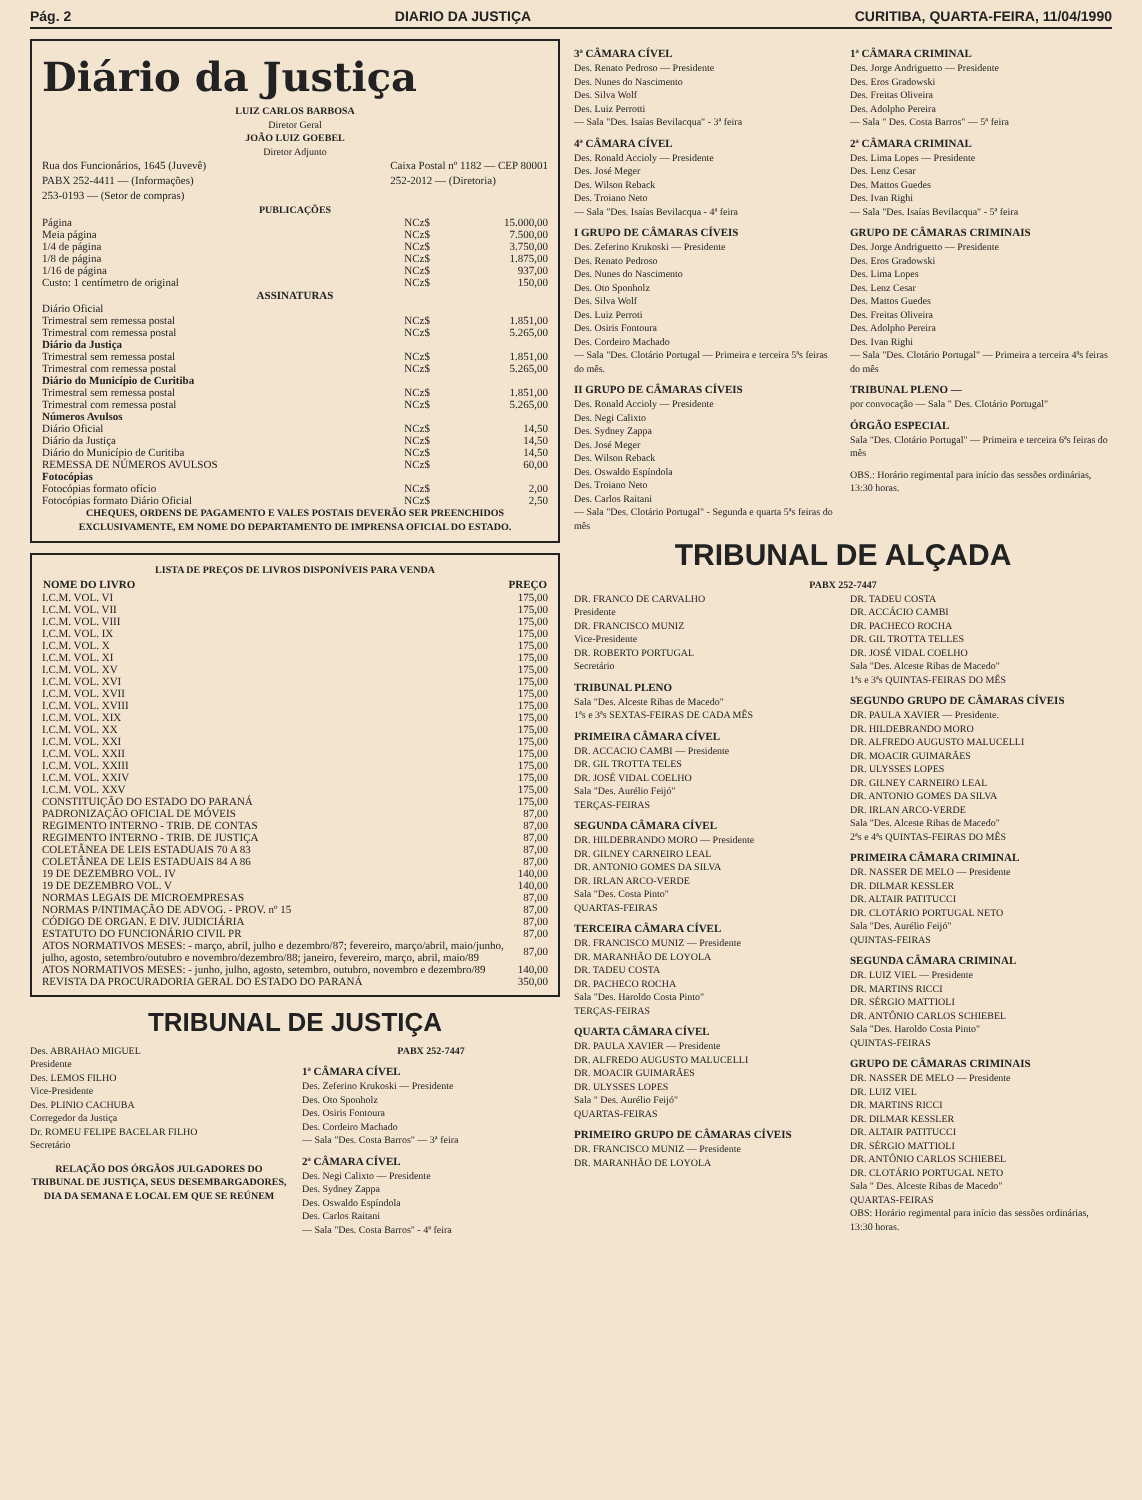Pág. 2 DIARIO DA JUSTIÇA CURITIBA, QUARTA-FEIRA, 11/04/1990
Diário da Justiça
LUIZ CARLOS BARBOSA
Diretor Geral
JOÃO LUIZ GOEBEL
Diretor Adjunto
Rua dos Funcionários, 1645 (Juvevê)
PABX 252-4411 — (Informações)
253-0193 — (Setor de compras)
Caixa Postal nº 1182 — CEP 80001
252-2012 — (Diretoria)
PUBLICAÇÕES
| Página | NCz$ | 15.000,00 |
| Meia página | NCz$ | 7.500,00 |
| 1/4 de página | NCz$ | 3.750,00 |
| 1/8 de página | NCz$ | 1.875,00 |
| 1/16 de página | NCz$ | 937,00 |
| Custo: 1 centímetro de original | NCz$ | 150,00 |
| ASSINATURAS | | |
| Diário Oficial | | |
| Trimestral sem remessa postal | NCz$ | 1.851,00 |
| Trimestral com remessa postal | NCz$ | 5.265,00 |
| Diário da Justiça | | |
| Trimestral sem remessa postal | NCz$ | 1.851,00 |
| Trimestral com remessa postal | NCz$ | 5.265,00 |
| Diário do Município de Curitiba | | |
| Trimestral sem remessa postal | NCz$ | 1.851,00 |
| Trimestral com remessa postal | NCz$ | 5.265,00 |
| Números Avulsos | | |
| Diário Oficial | NCz$ | 14,50 |
| Diário da Justiça | NCz$ | 14,50 |
| Diário do Município de Curitiba | NCz$ | 14,50 |
| REMESSA DE NÚMEROS AVULSOS | NCz$ | 60,00 |
| Fotocópias | | |
| Fotocópias formato ofício | NCz$ | 2,00 |
| Fotocópias formato Diário Oficial | NCz$ | 2,50 |
CHEQUES, ORDENS DE PAGAMENTO E VALES POSTAIS DEVERÃO SER PREENCHIDOS EXCLUSIVAMENTE, EM NOME DO DEPARTAMENTO DE IMPRENSA OFICIAL DO ESTADO.
LISTA DE PREÇOS DE LIVROS DISPONÍVEIS PARA VENDA
| NOME DO LIVRO | PREÇO |
| --- | --- |
| I.C.M. VOL. VI | 175,00 |
| I.C.M. VOL. VII | 175,00 |
| I.C.M. VOL. VIII | 175,00 |
| I.C.M. VOL. IX | 175,00 |
| I.C.M. VOL. X | 175,00 |
| I.C.M. VOL. XI | 175,00 |
| I.C.M. VOL. XV | 175,00 |
| I.C.M. VOL. XVI | 175,00 |
| I.C.M. VOL. XVII | 175,00 |
| I.C.M. VOL. XVIII | 175,00 |
| I.C.M. VOL. XIX | 175,00 |
| I.C.M. VOL. XX | 175,00 |
| I.C.M. VOL. XXI | 175,00 |
| I.C.M. VOL. XXII | 175,00 |
| I.C.M. VOL. XXIII | 175,00 |
| I.C.M. VOL. XXIV | 175,00 |
| I.C.M. VOL. XXV | 175,00 |
| CONSTITUIÇÃO DO ESTADO DO PARANÁ | 175,00 |
| PADRONIZAÇÃO OFICIAL DE MÓVEIS | 87,00 |
| REGIMENTO INTERNO - TRIB. DE CONTAS | 87,00 |
| REGIMENTO INTERNO - TRIB. DE JUSTIÇA | 87,00 |
| COLETÂNEA DE LEIS ESTADUAIS 70 A 83 | 87,00 |
| COLETÂNEA DE LEIS ESTADUAIS 84 A 86 | 87,00 |
| 19 DE DEZEMBRO VOL. IV | 140,00 |
| 19 DE DEZEMBRO VOL. V | 140,00 |
| NORMAS LEGAIS DE MICROEMPRESAS | 87,00 |
| NORMAS P/INTIMAÇÃO DE ADVOG. - PROV. nº 15 | 87,00 |
| CÓDIGO DE ORGAN. E DIV. JUDICIÁRIA | 87,00 |
| ESTATUTO DO FUNCIONÁRIO CIVIL PR | 87,00 |
| ATOS NORMATIVOS MESES: - março, abril, julho e dezembro/87; fevereiro, março/abril, maio/junho, julho, agosto, setembro/outubro e novembro/dezembro/88; janeiro, fevereiro, março, abril, maio/89 | 87,00 |
| ATOS NORMATIVOS MESES: - junho, julho, agosto, setembro, outubro, novembro e dezembro/89 | 140,00 |
| REVISTA DA PROCURADORIA GERAL DO ESTADO DO PARANÁ | 350,00 |
TRIBUNAL DE JUSTIÇA
Des. ABRAHAO MIGUEL
Presidente
Des. LEMOS FILHO
Vice-Presidente
Des. PLINIO CACHUBA
Corregedor da Justiça
Dr. ROMEU FELIPE BACELAR FILHO
Secretário
RELAÇÃO DOS ÓRGÃOS JULGADORES DO TRIBUNAL DE JUSTIÇA, SEUS DESEMBARGADORES, DIA DA SEMANA E LOCAL EM QUE SE REÚNEM
PABX 252-7447
1ª CÂMARA CÍVEL
Des. Zeferino Krukoski — Presidente
Des. Oto Sponholz
Des. Osiris Fontoura
Des. Cordeiro Machado
— Sala "Des. Costa Barros" — 3ª feira
2ª CÂMARA CÍVEL
Des. Negi Calixto — Presidente
Des. Sydney Zappa
Des. Oswaldo Espíndola
Des. Carlos Raitani
— Sala "Des. Costa Barros" - 4ª feira
3ª CÂMARA CÍVEL
Des. Renato Pedroso — Presidente
Des. Nunes do Nascimento
Des. Silva Wolf
Des. Luiz Perrotti
— Sala "Des. Isaías Bevilacqua" - 3ª feira
4ª CÂMARA CÍVEL
Des. Ronald Accioly — Presidente
Des. José Meger
Des. Wilson Reback
Des. Troiano Neto
— Sala "Des. Isaías Bevilacqua - 4ª feira
I GRUPO DE CÂMARAS CÍVEIS
Des. Zeferino Krukoski — Presidente
Des. Renato Pedroso
Des. Nunes do Nascimento
Des. Oto Sponholz
Des. Silva Wolf
Des. Luiz Perroti
Des. Osiris Fontoura
Des. Cordeiro Machado
— Sala "Des. Clotário Portugal — Primeira e terceira 5ªs feiras do mês.
II GRUPO DE CÂMARAS CÍVEIS
Des. Ronald Accioly — Presidente
Des. Negi Calixto
Des. Sydney Zappa
Des. José Meger
Des. Wilson Reback
Des. Oswaldo Espíndola
Des. Troiano Neto
Des. Carlos Raitani
— Sala "Des. Clotário Portugal" - Segunda e quarta 5ªs feiras do mês
1ª CÂMARA CRIMINAL
Des. Jorge Andriguetto — Presidente
Des. Eros Gradowski
Des. Freitas Oliveira
Des. Adolpho Pereira
— Sala " Des. Costa Barros" — 5ª feira
2ª CÂMARA CRIMINAL
Des. Lima Lopes — Presidente
Des. Lenz Cesar
Des. Mattos Guedes
Des. Ivan Righi
— Sala "Des. Isaías Bevilacqua" - 5ª feira
GRUPO DE CÂMARAS CRIMINAIS
Des. Jorge Andriguetto — Presidente
Des. Eros Gradowski
Des. Lima Lopes
Des. Lenz Cesar
Des. Mattos Guedes
Des. Freitas Oliveira
Des. Adolpho Pereira
Des. Ivan Righi
— Sala "Des. Clotário Portugal" — Primeira a terceira 4ªs feiras do mês
TRIBUNAL PLENO —
por convocação — Sala " Des. Clotário Portugal"
ÓRGÃO ESPECIAL
Sala "Des. Clotário Portugal" — Primeira e terceira 6ªs feiras do mês
OBS.: Horário regimental para início das sessões ordinárias, 13:30 horas.
TRIBUNAL DE ALÇADA
PABX 252-7447
DR. FRANCO DE CARVALHO
Presidente
DR. FRANCISCO MUNIZ
Vice-Presidente
DR. ROBERTO PORTUGAL
Secretário
TRIBUNAL PLENO
Sala "Des. Alceste Ribas de Macedo"
1ªs e 3ªs SEXTAS-FEIRAS DE CADA MÊS
PRIMEIRA CÂMARA CÍVEL
DR. ACCACIO CAMBI — Presidente
DR. GIL TROTTA TELES
DR. JOSÉ VIDAL COELHO
Sala "Des. Aurélio Feijó"
TERÇAS-FEIRAS
SEGUNDA CÂMARA CÍVEL
DR. HILDEBRANDO MORO — Presidente
DR. GILNEY CARNEIRO LEAL
DR. ANTONIO GOMES DA SILVA
DR. IRLAN ARCO-VERDE
Sala "Des. Costa Pinto"
QUARTAS-FEIRAS
TERCEIRA CÂMARA CÍVEL
DR. FRANCISCO MUNIZ — Presidente
DR. MARANHÃO DE LOYOLA
DR. TADEU COSTA
DR. PACHECO ROCHA
Sala "Des. Haroldo Costa Pinto"
TERÇAS-FEIRAS
QUARTA CÂMARA CÍVEL
DR. PAULA XAVIER — Presidente
DR. ALFREDO AUGUSTO MALUCELLI
DR. MOACIR GUIMARÃES
DR. ULYSSES LOPES
Sala " Des. Aurélio Feijó"
QUARTAS-FEIRAS
PRIMEIRO GRUPO DE CÂMARAS CÍVEIS
DR. FRANCISCO MUNIZ — Presidente
DR. MARANHÃO DE LOYOLA
DR. TADEU COSTA
DR. ACCÁCIO CAMBI
DR. PACHECO ROCHA
DR. GIL TROTTA TELLES
DR. JOSÉ VIDAL COELHO
Sala "Des. Alceste Ribas de Macedo"
1ªs e 3ªs QUINTAS-FEIRAS DO MÊS
SEGUNDO GRUPO DE CÂMARAS CÍVEIS
DR. PAULA XAVIER — Presidente.
DR. HILDEBRANDO MORO
DR. ALFREDO AUGUSTO MALUCELLI
DR. MOACIR GUIMARÃES
DR. ULYSSES LOPES
DR. GILNEY CARNEIRO LEAL
DR. ANTONIO GOMES DA SILVA
DR. IRLAN ARCO-VERDE
Sala "Des. Alceste Ribas de Macedo"
2ªs e 4ªs QUINTAS-FEIRAS DO MÊS
PRIMEIRA CÂMARA CRIMINAL
DR. NASSER DE MELO — Presidente
DR. DILMAR KESSLER
DR. ALTAIR PATITUCCI
DR. CLOTÁRIO PORTUGAL NETO
Sala "Des. Aurélio Feijó"
QUINTAS-FEIRAS
SEGUNDA CÂMARA CRIMINAL
DR. LUIZ VIEL — Presidente
DR. MARTINS RICCI
DR. SÉRGIO MATTIOLI
DR. ANTÔNIO CARLOS SCHIEBEL
Sala "Des. Haroldo Costa Pinto"
QUINTAS-FEIRAS
GRUPO DE CÂMARAS CRIMINAIS
DR. NASSER DE MELO — Presidente
DR. LUIZ VIEL
DR. MARTINS RICCI
DR. DILMAR KESSLER
DR. ALTAIR PATITUCCI
DR. SÉRGIO MATTIOLI
DR. ANTÔNIO CARLOS SCHIEBEL
DR. CLOTÁRIO PORTUGAL NETO
Sala " Des. Alceste Ribas de Macedo"
QUARTAS-FEIRAS
OBS: Horário regimental para início das sessões ordinárias, 13:30 horas.